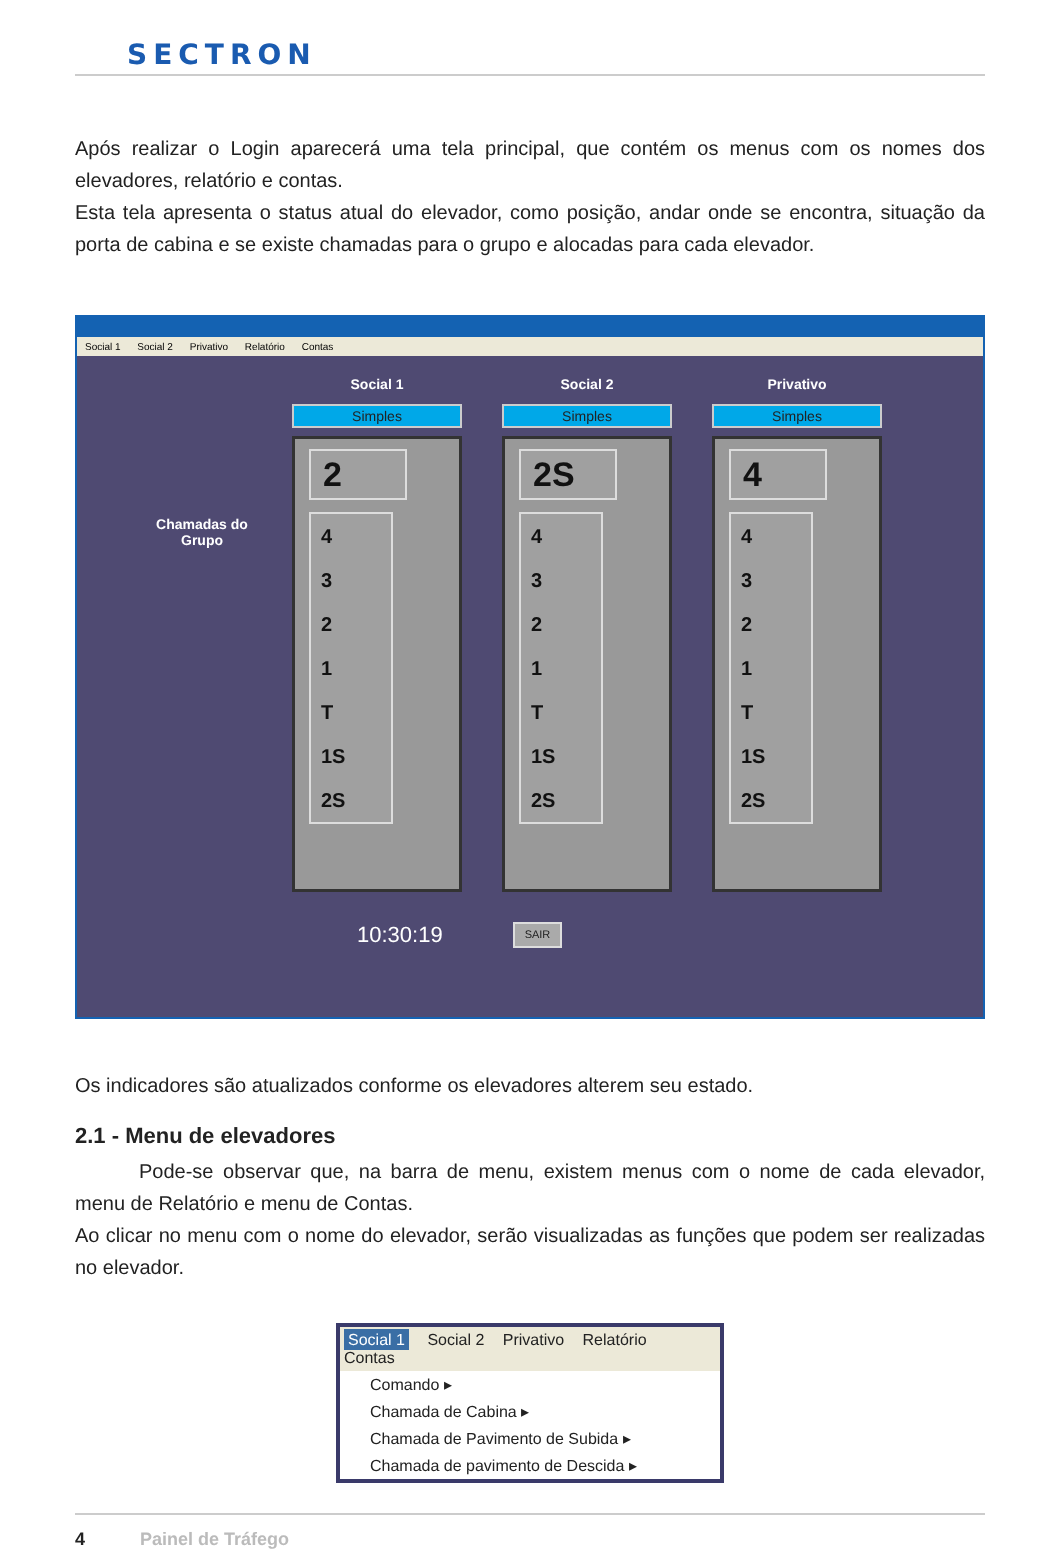SECTRON
Após realizar o Login aparecerá uma tela principal, que contém os menus com os nomes dos elevadores, relatório e contas.
Esta tela apresenta o status atual do elevador, como posição, andar onde se encontra, situação da porta de cabina e se existe chamadas para o grupo e alocadas para cada elevador.
Social 1 Social 2 Privativo Relatório Contas
Chamadas do Grupo
Social 1
Simples
2
4
3
2
1
T
1S
2S
Social 2
Simples
2S
4
3
2
1
T
1S
2S
Privativo
Simples
4
4
3
2
1
T
1S
2S
10:30:19 SAIR
Os indicadores são atualizados conforme os elevadores alterem seu estado.
2.1 - Menu de elevadores
Pode-se observar que, na barra de menu, existem menus com o nome de cada elevador, menu de Relatório e menu de Contas.
Ao clicar no menu com o nome do elevador, serão visualizadas as funções que podem ser realizadas no elevador.
Social 1 Social 2 Privativo Relatório Contas
Comando ▸
Chamada de Cabina ▸
Chamada de Pavimento de Subida ▸
Chamada de pavimento de Descida ▸
4 Painel de Tráfego